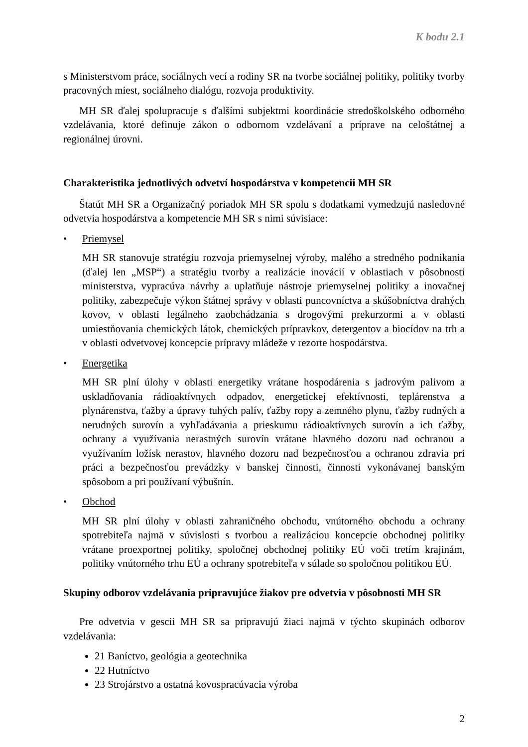K bodu 2.1
s Ministerstvom práce, sociálnych vecí a rodiny SR na tvorbe sociálnej politiky, politiky tvorby pracovných miest, sociálneho dialógu, rozvoja produktivity.
MH SR ďalej spolupracuje s ďalšími subjektmi koordinácie stredoškolského odborného vzdelávania, ktoré definuje zákon o odbornom vzdelávaní a príprave na celoštátnej a regionálnej úrovni.
Charakteristika jednotlivých odvetví hospodárstva v kompetencii MH SR
Štatút MH SR a Organizačný poriadok MH SR spolu s dodatkami vymedzujú nasledovné odvetvia hospodárstva a kompetencie MH SR s nimi súvisiace:
• Priemysel
MH SR stanovuje stratégiu rozvoja priemyselnej výroby, malého a stredného podnikania (ďalej len „MSP“) a stratégiu tvorby a realizácie inovácií v oblastiach v pôsobnosti ministerstva, vypracúva návrhy a uplatňuje nástroje priemyselnej politiky a inovačnej politiky, zabezpečuje výkon štátnej správy v oblasti puncovníctva a skúšobníctva drahých kovov, v oblasti legálneho zaobchádzania s drogovými prekurzormi a v oblasti umiestňovania chemických látok, chemických prípravkov, detergentov a biocídov na trh a v oblasti odvetvovej koncepcie prípravy mládeže v rezorte hospodárstva.
• Energetika
MH SR plní úlohy v oblasti energetiky vrátane hospodárenia s jadrovým palivom a uskladňovania rádioaktívnych odpadov, energetickej efektívnosti, teplárenstva a plynárenstva, ťažby a úpravy tuhých palív, ťažby ropy a zemného plynu, ťažby rudných a nerudných surovín a vyhľadávania a prieskumu rádioaktívnych surovín a ich ťažby, ochrany a využívania nerastných surovín vrátane hlavného dozoru nad ochranou a využívaním ložísk nerastov, hlavného dozoru nad bezpečnosťou a ochranou zdravia pri práci a bezpečnosťou prevádzky v banskej činnosti, činnosti vykonávanej banským spôsobom a pri používaní výbušnín.
• Obchod
MH SR plní úlohy v oblasti zahraničného obchodu, vnútorného obchodu a ochrany spotrebiteľa najmä v súvislosti s tvorbou a realizáciou koncepcie obchodnej politiky vrátane proexportnej politiky, spoločnej obchodnej politiky EÚ voči tretím krajinám, politiky vnútorného trhu EÚ a ochrany spotrebiteľa v súlade so spoločnou politikou EÚ.
Skupiny odborov vzdelávania pripravujúce žiakov pre odvetvia v pôsobnosti MH SR
Pre odvetvia v gescii MH SR sa pripravujú žiaci najmä v týchto skupinách odborov vzdelávania:
21 Baníctvo, geológia a geotechnika
22 Hutníctvo
23 Strojárstvo a ostatná kovospracúvacia výroba
2